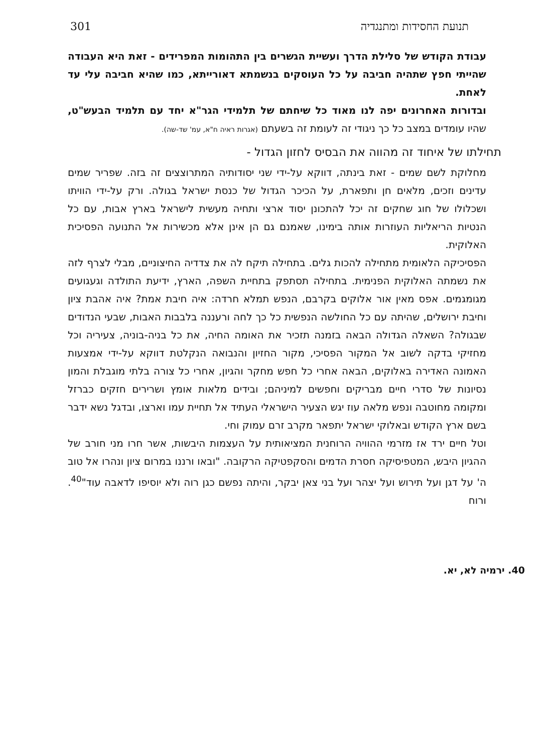תנועת החסידות ומתנגדיה 301
עבודת הקודש של סלילת הדרך ועשיית הגשרים בין התהומות המפרידים - זאת היא העבודה שהייתי חפץ שתהיה חביבה על כל העוסקים בנשמתא דאורייתא, כמו שהיא חביבה עלי עד לאחת.
ובדורות האחרונים יפה לנו מאוד כל שיחתם של תלמידי הגר"א יחד עם תלמיד הבעש"ט, שהיו עומדים במצב כל כך ניגודי זה לעומת זה בשעתם (אגרות ראיה ח"א, עמ' שד-שה).
תחילתו של איחוד זה מהווה את הבסיס לחזון הגדול -
מחלוקת לשם שמים - זאת בינתה, דווקא על-ידי שני יסודותיה המתרוצצים זה בזה. שפריר שמים עדינים וזכים, מלאים חן ותפארת, על הכיכר הגדול של כנסת ישראל בגולה. ורק על-ידי הוויתו ושכלולו של חוג שחקים זה יכל להתכונן יסוד ארצי ותחיה מעשית לישראל בארץ אבות, עם כל הנטיות הריאליות העוזרות אותה בימינו, שאמנם גם הן אינן אלא מכשירות אל התנועה הפסיכית האלוקית.
הפסיכיקה הלאומית מתחילה להכות גלים. בתחילה תיקח לה את צדדיה החיצוניים, מבלי לצרף לזה את נשמתה האלוקית הפנימית. בתחילה תסתפק בתחיית השפה, הארץ, ידיעת התולדה וגעגועים מגומגמים. אפס מאין אור אלוקים בקרבם, הנפש תמלא חרדה: איה חיבת אמת? איה אהבת ציון וחיבת ירושלים, שהיתה עם כל החולשה הנפשית כל כך לחה ורעננה בלבבות האבות, שבעי הנדודים שבגולה? השאלה הגדולה הבאה בזמנה תזכיר את האומה החיה, את כל בניה-בוניה, צעיריה וכל מחזיקי בדקה לשוב אל המקור הפסיכי, מקור החזיון והנבואה הנקלטת דווקא על-ידי אמצעות האמונה האדירה באלוקים, הבאה אחרי כל חפש מחקר והגיון, אחרי כל צורה בלתי מוגבלת והמון נסיונות של סדרי חיים מבריקים וחפשים למיניהם; ובידים מלאות אומץ ושרירים חזקים כברזל ומקומה מחוטבה ונפש מלאה עוז יגש הצעיר הישראלי העתיד אל תחיית עמו וארצו, ובדגל נשא ידבר בשם ארץ הקודש ובאלוקי ישראל יתפאר מקרב זרם עמוק וחי.
וטל חיים ירד אז מזרמי ההוויה הרוחנית המציאותית על העצמות היבשות, אשר חרו מני חורב של ההגיון היבש, המטפיסיקה חסרת הדמים והסקפטיקה הרקובה. "ובאו ורננו במרום ציון ונהרו אל טוב ה' על דגן ועל תירוש ועל יצהר ועל בני צאן יבקר, והיתה נפשם כגן רוה ולא יוסיפו לדאבה עוד"<sup>40</sup>. ורוח
40. ירמיה לא, יא.